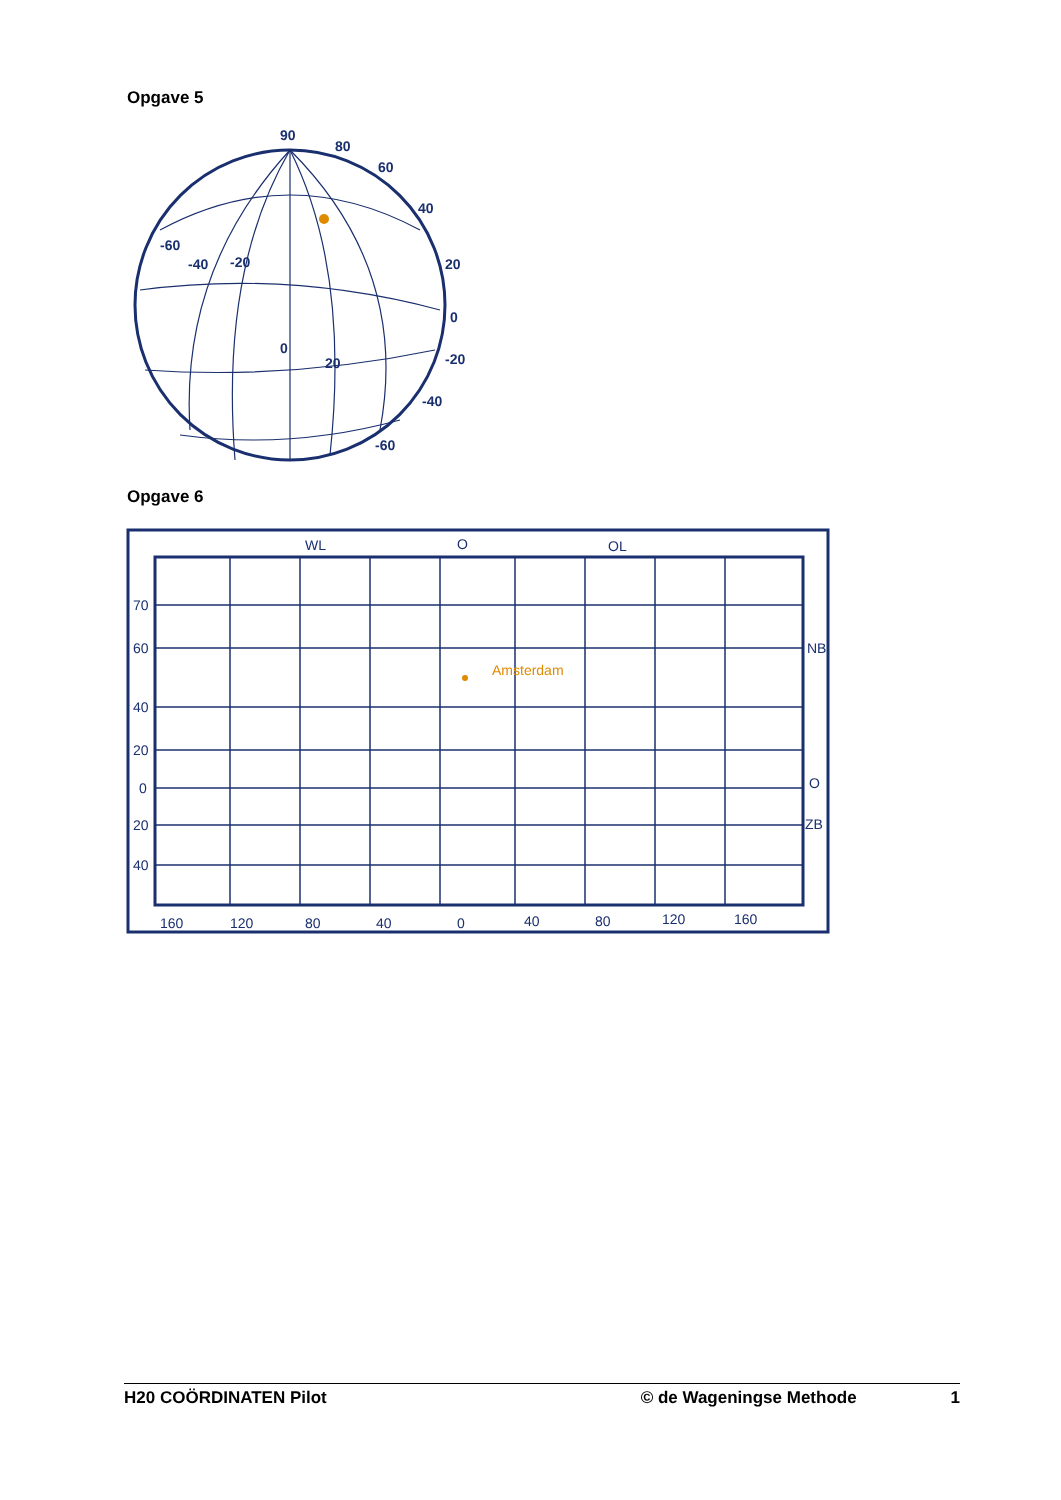Opgave 5
90
80
60
40
20
0
-20
-40
-60
-60
-40
-20
0
20
Opgave 6
Amsterdam
WL
O
OL
70
60
40
20
0
20
40
NB
O
ZB
160
120
80
40
0
40
80
120
160
H20 COÖRDINATEN Pilot © de Wageningse Methode 1